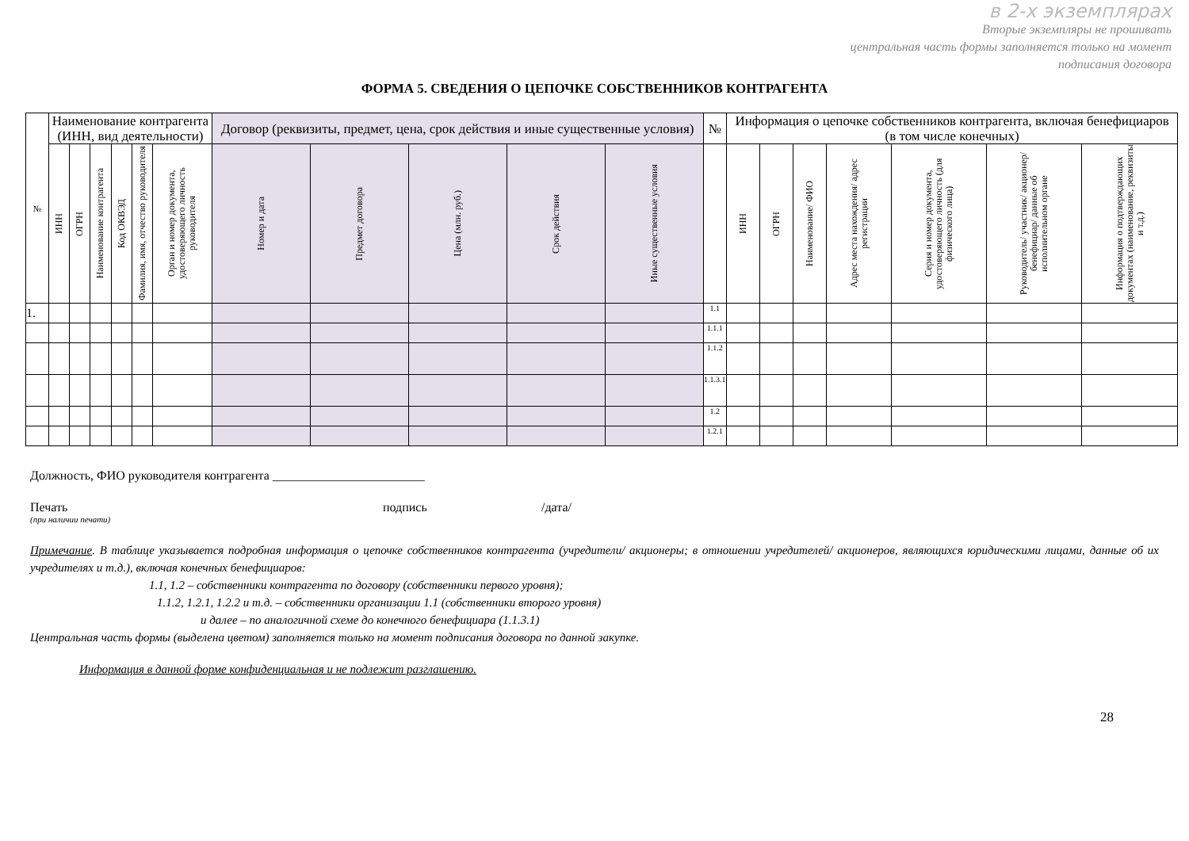в 2-х экземплярах
Вторые экземпляры не прошивать
центральная часть формы заполняется только на момент
подписания договора
ФОРМА 5. СВЕДЕНИЯ О ЦЕПОЧКЕ СОБСТВЕННИКОВ КОНТРАГЕНТА
| № | Наименование контрагента (ИНН, вид деятельности) | | | | | | Договор (реквизиты, предмет, цена, срок действия и иные существенные условия) | | | | | № | Информация о цепочке собственников контрагента, включая бенефициаров (в том числе конечных) | | | | | | |
| --- | --- | --- | --- | --- | --- | --- | --- | --- | --- | --- | --- | --- | --- | --- | --- | --- | --- | --- | --- |
| | ИНН | ОГРН | Наименование контрагента | Код ОКВЭД | Фамилия, имя, отчество руководителя | Орган и номер документа, удостоверяющего личность руководителя | Номер и дата | Предмет договора | Цена (млн. руб.) | Срок действия | Иные существенные условия | | ИНН | ОГРН | Наименование/ ФИО | Адрес места нахождения/ адрес регистрации | Серия и номер документа, удостоверяющего личность (для физического лица) | Руководитель/ участник/ акционер/ бенефициар/ данные об исполнительном органе | Информация о подтверждающих документах (наименование, реквизиты и т.д.) |
| 1. | | | | | | | | | | | | 1.1 | | | | | | | |
| | | | | | | | | | | | | 1.1.1 | | | | | | | |
| | | | | | | | | | | | | 1.1.2 | | | | | | | |
| | | | | | | | | | | | | 1.1.3.1 | | | | | | | |
| | | | | | | | | | | | | 1.2 | | | | | | | |
| | | | | | | | | | | | | 1.2.1 | | | | | | | |
Должность, ФИО руководителя контрагента ________________________
Печать подпись /дата/
(при наличии печати)
Примечание. В таблице указывается подробная информация о цепочке собственников контрагента (учредители/ акционеры; в отношении учредителей/ акционеров, являющихся юридическими лицами, данные об их учредителях и т.д.), включая конечных бенефициаров:
1.1, 1.2 – собственники контрагента по договору (собственники первого уровня);
1.1.2, 1.2.1, 1.2.2 и т.д. – собственники организации 1.1 (собственники второго уровня)
и далее – по аналогичной схеме до конечного бенефициара (1.1.3.1)
Центральная часть формы (выделена цветом) заполняется только на момент подписания договора по данной закупке.
Информация в данной форме конфиденциальная и не подлежит разглашению.
28